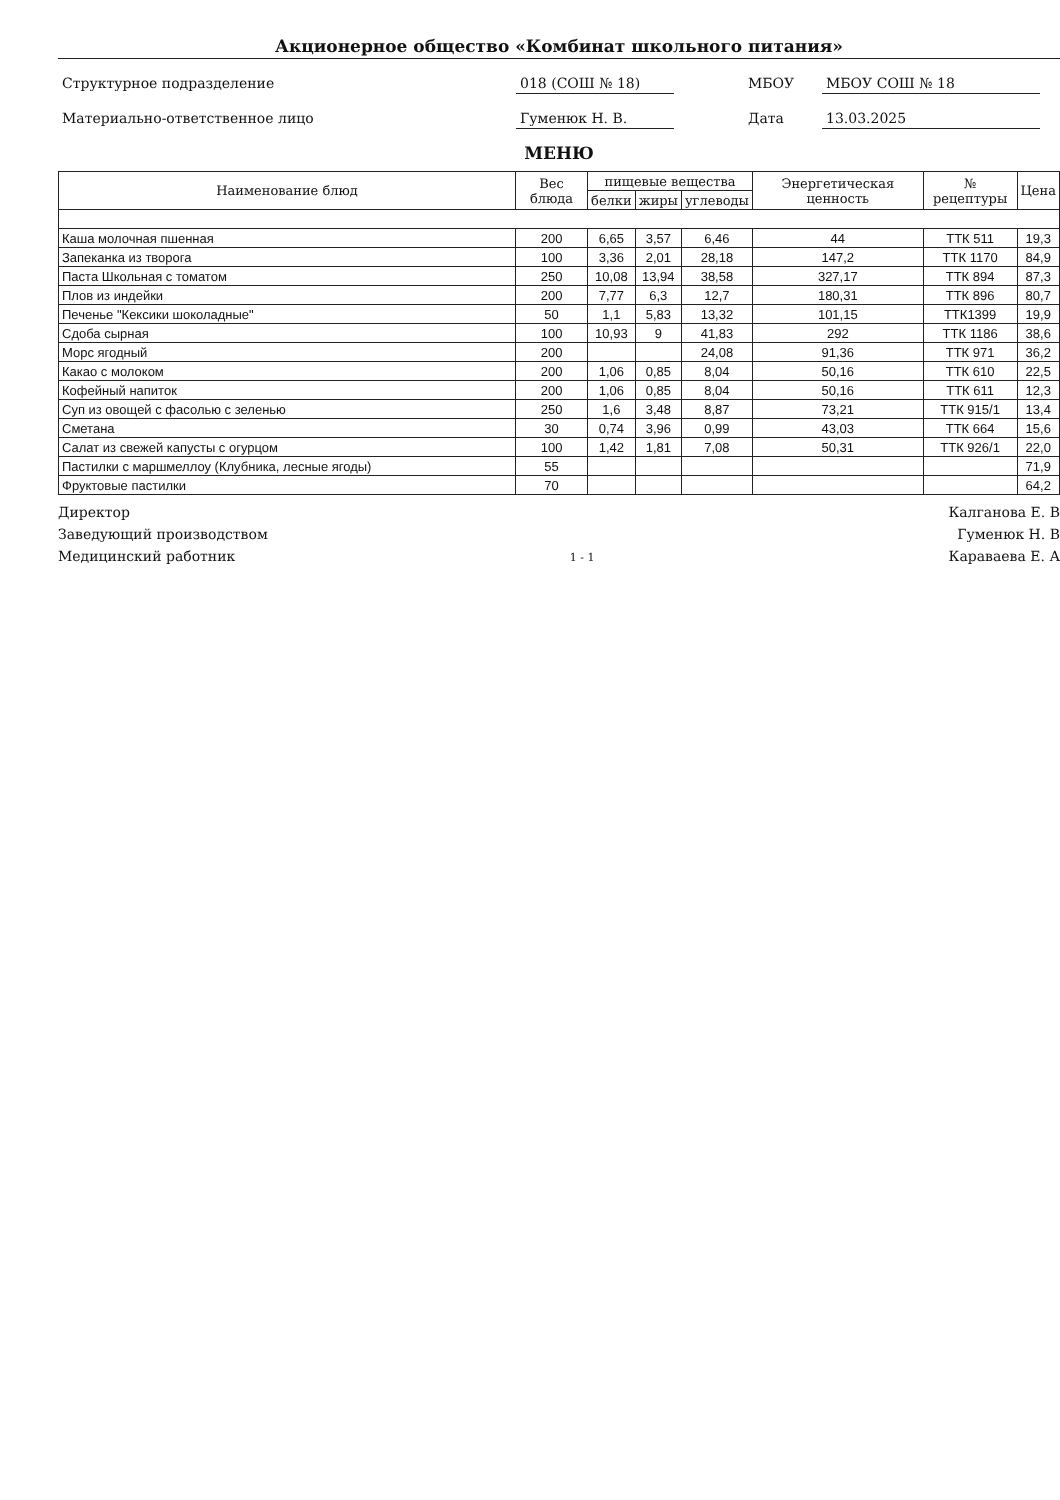Акционерное общество «Комбинат школьного питания»
Структурное подразделение 018 (СОШ № 18) МБОУ МБОУ СОШ № 18
Материально-ответственное лицо Гуменюк Н. В. Дата 13.03.2025
МЕНЮ
| Наименование блюд | Вес блюда | пищевые вещества | | | Энергетическая ценность | № рецептуры | Цена |
| --- | --- | --- | --- | --- | --- | --- | --- |
| | | белки | жиры | углеводы | | | |
| Каша молочная пшенная | 200 | 6,65 | 3,57 | 6,46 | 44 | ТТК 511 | 19,3 |
| Запеканка из творога | 100 | 3,36 | 2,01 | 28,18 | 147,2 | ТТК 1170 | 84,9 |
| Паста Школьная с томатом | 250 | 10,08 | 13,94 | 38,58 | 327,17 | ТТК 894 | 87,3 |
| Плов из индейки | 200 | 7,77 | 6,3 | 12,7 | 180,31 | ТТК 896 | 80,7 |
| Печенье "Кексики шоколадные" | 50 | 1,1 | 5,83 | 13,32 | 101,15 | ТТК1399 | 19,9 |
| Сдоба сырная | 100 | 10,93 | 9 | 41,83 | 292 | ТТК 1186 | 38,6 |
| Морс ягодный | 200 | | | 24,08 | 91,36 | ТТК 971 | 36,2 |
| Какао с молоком | 200 | 1,06 | 0,85 | 8,04 | 50,16 | ТТК 610 | 22,5 |
| Кофейный напиток | 200 | 1,06 | 0,85 | 8,04 | 50,16 | ТТК 611 | 12,3 |
| Суп из овощей с фасолью с зеленью | 250 | 1,6 | 3,48 | 8,87 | 73,21 | ТТК 915/1 | 13,4 |
| Сметана | 30 | 0,74 | 3,96 | 0,99 | 43,03 | ТТК 664 | 15,6 |
| Салат из свежей капусты с огурцом | 100 | 1,42 | 1,81 | 7,08 | 50,31 | ТТК 926/1 | 22,0 |
| Пастилки с маршмеллоу (Клубника, лесные ягоды) | 55 | | | | | | 71,9 |
| Фруктовые пастилки | 70 | | | | | | 64,2 |
Директор
Заведующий производством
Медицинский работник 1 - 1
Калганова Е. В
Гуменюк Н. В
Караваева Е. А